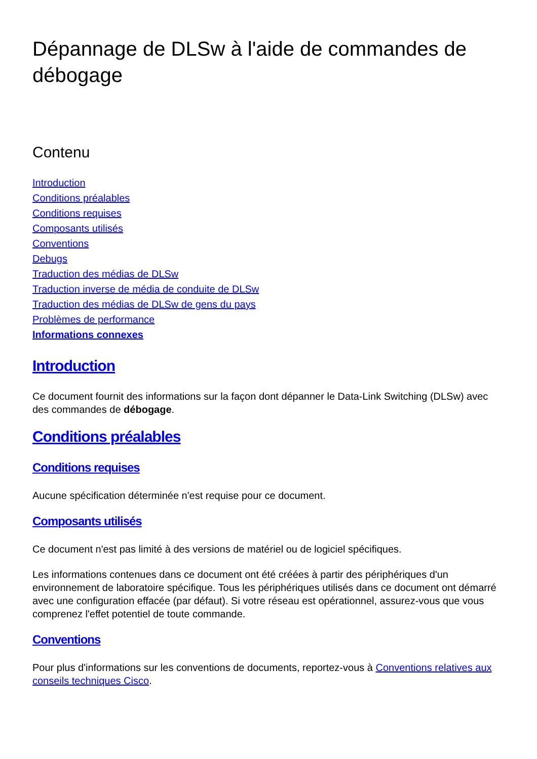Dépannage de DLSw à l'aide de commandes de débogage
Contenu
Introduction
Conditions préalables
Conditions requises
Composants utilisés
Conventions
Debugs
Traduction des médias de DLSw
Traduction inverse de média de conduite de DLSw
Traduction des médias de DLSw de gens du pays
Problèmes de performance
Informations connexes
Introduction
Ce document fournit des informations sur la façon dont dépanner le Data-Link Switching (DLSw) avec des commandes de débogage.
Conditions préalables
Conditions requises
Aucune spécification déterminée n'est requise pour ce document.
Composants utilisés
Ce document n'est pas limité à des versions de matériel ou de logiciel spécifiques.
Les informations contenues dans ce document ont été créées à partir des périphériques d'un environnement de laboratoire spécifique. Tous les périphériques utilisés dans ce document ont démarré avec une configuration effacée (par défaut). Si votre réseau est opérationnel, assurez-vous que vous comprenez l'effet potentiel de toute commande.
Conventions
Pour plus d'informations sur les conventions de documents, reportez-vous à Conventions relatives aux conseils techniques Cisco.